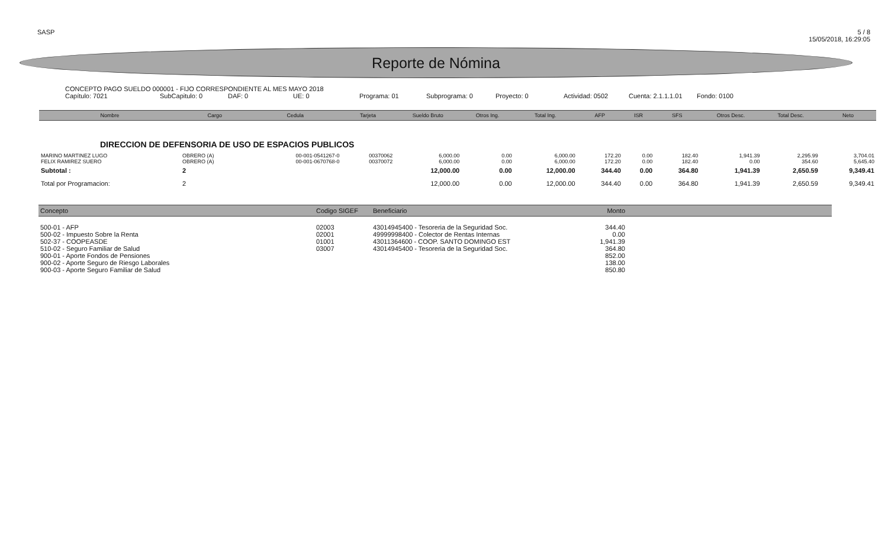SASP 5 / 8
15/05/2018, 16:29:05
Reporte de Nómina
CONCEPTO PAGO SUELDO 000001 - FIJO CORRESPONDIENTE AL MES MAYO 2018
Capítulo: 7021 SubCapitulo: 0 DAF: 0 UE: 0 Programa: 01 Subprograma: 0 Proyecto: 0 Actividad: 0502 Cuenta: 2.1.1.1.01 Fondo: 0100
| Nombre | Cargo | Cedula | Tarjeta | Sueldo Bruto | Otros Ing. | Total Ing. | AFP | ISR | SFS | Otros Desc. | Total Desc. | Neto |
| --- | --- | --- | --- | --- | --- | --- | --- | --- | --- | --- | --- | --- |
| DIRECCION DE DEFENSORIA DE USO DE ESPACIOS PUBLICOS | | | | | | | | | | | | |
| MARINO MARTINEZ LUGO | OBRERO (A) | 00-001-0541267-0 | 00370062 | 6,000.00 | 0.00 | 6,000.00 | 172.20 | 0.00 | 182.40 | 1,941.39 | 2,295.99 | 3,704.01 |
| FELIX RAMIREZ SUERO | OBRERO (A) | 00-001-0670768-0 | 00370072 | 6,000.00 | 0.00 | 6,000.00 | 172.20 | 0.00 | 182.40 | 0.00 | 354.60 | 5,645.40 |
| Subtotal : | 2 | | | 12,000.00 | 0.00 | 12,000.00 | 344.40 | 0.00 | 364.80 | 1,941.39 | 2,650.59 | 9,349.41 |
| Total por Programacion: | 2 | | | 12,000.00 | 0.00 | 12,000.00 | 344.40 | 0.00 | 364.80 | 1,941.39 | 2,650.59 | 9,349.41 |
| Concepto | Codigo SIGEF | Beneficiario | Monto | |
| --- | --- | --- | --- | --- |
| 500-01 - AFP | 02003 | 43014945400 - Tesoreria de la Seguridad Soc. | 344.40 | |
| 500-02 - Impuesto Sobre la Renta | 02001 | 49999998400 - Colector de Rentas Internas | 0.00 | |
| 502-37 - COOPEASDE | 01001 | 43011364600 - COOP. SANTO DOMINGO EST | 1,941.39 | |
| 510-02 - Seguro Familiar de Salud | 03007 | 43014945400 - Tesoreria de la Seguridad Soc. | 364.80 | |
| 900-01 - Aporte Fondos de Pensiones | | | 852.00 | |
| 900-02 - Aporte Seguro de Riesgo Laborales | | | 138.00 | |
| 900-03 - Aporte Seguro Familiar de Salud | | | 850.80 | |